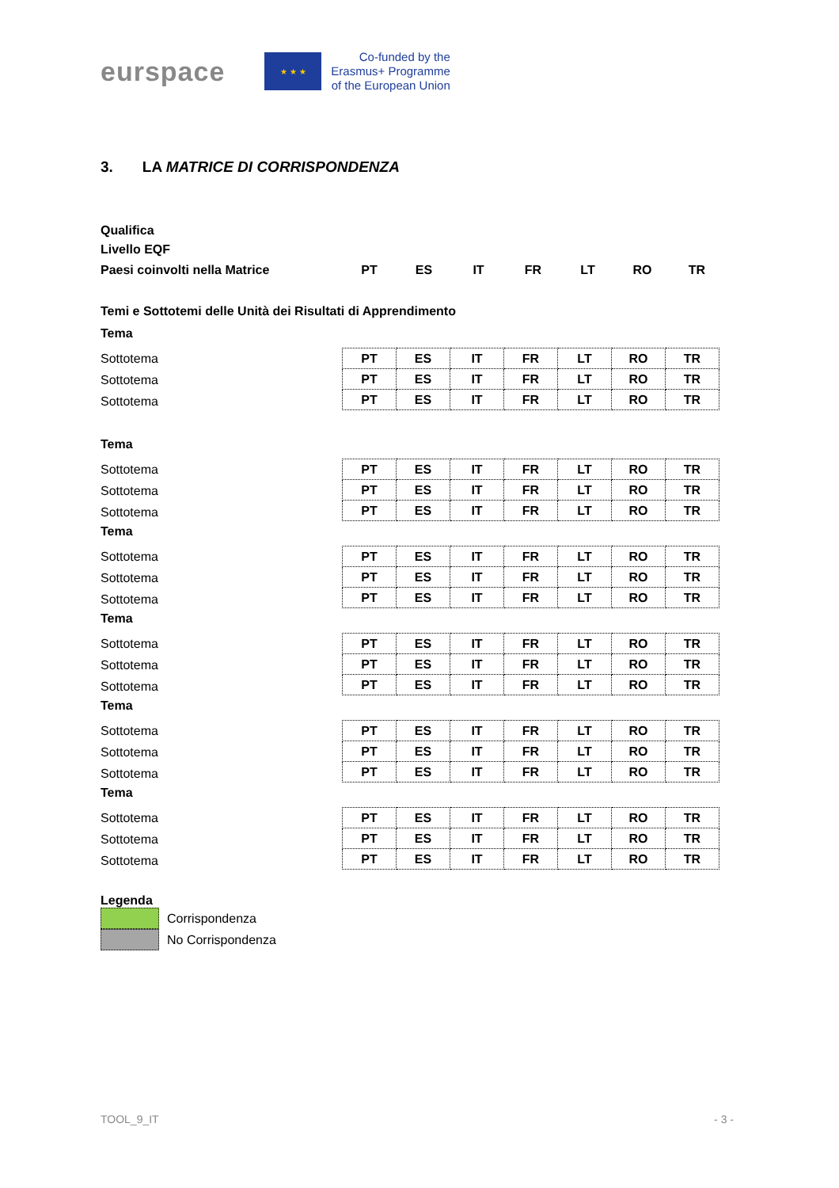eurspace
★ ★ ★
Co-funded by the
Erasmus+ Programme
of the European Union
3. LA MATRICE DI CORRISPONDENZA
Qualifica
Livello EQF
Paesi coinvolti nella Matrice PT ES IT FR LT RO TR
Temi e Sottotemi delle Unità dei Risultati di Apprendimento
Tema
Sottotema
Sottotema
Sottotema
| PT | ES | IT | FR | LT | RO | TR |
| PT | ES | IT | FR | LT | RO | TR |
| PT | ES | IT | FR | LT | RO | TR |
Tema
Sottotema
Sottotema
Sottotema
| PT | ES | IT | FR | LT | RO | TR |
| PT | ES | IT | FR | LT | RO | TR |
| PT | ES | IT | FR | LT | RO | TR |
Tema
Sottotema
Sottotema
Sottotema
| PT | ES | IT | FR | LT | RO | TR |
| PT | ES | IT | FR | LT | RO | TR |
| PT | ES | IT | FR | LT | RO | TR |
Tema
Sottotema
Sottotema
Sottotema
| PT | ES | IT | FR | LT | RO | TR |
| PT | ES | IT | FR | LT | RO | TR |
| PT | ES | IT | FR | LT | RO | TR |
Tema
Sottotema
Sottotema
Sottotema
| PT | ES | IT | FR | LT | RO | TR |
| PT | ES | IT | FR | LT | RO | TR |
| PT | ES | IT | FR | LT | RO | TR |
Tema
Sottotema
Sottotema
Sottotema
| PT | ES | IT | FR | LT | RO | TR |
| PT | ES | IT | FR | LT | RO | TR |
| PT | ES | IT | FR | LT | RO | TR |
Legenda
Corrispondenza
No Corrispondenza
TOOL_9_IT - 3 -